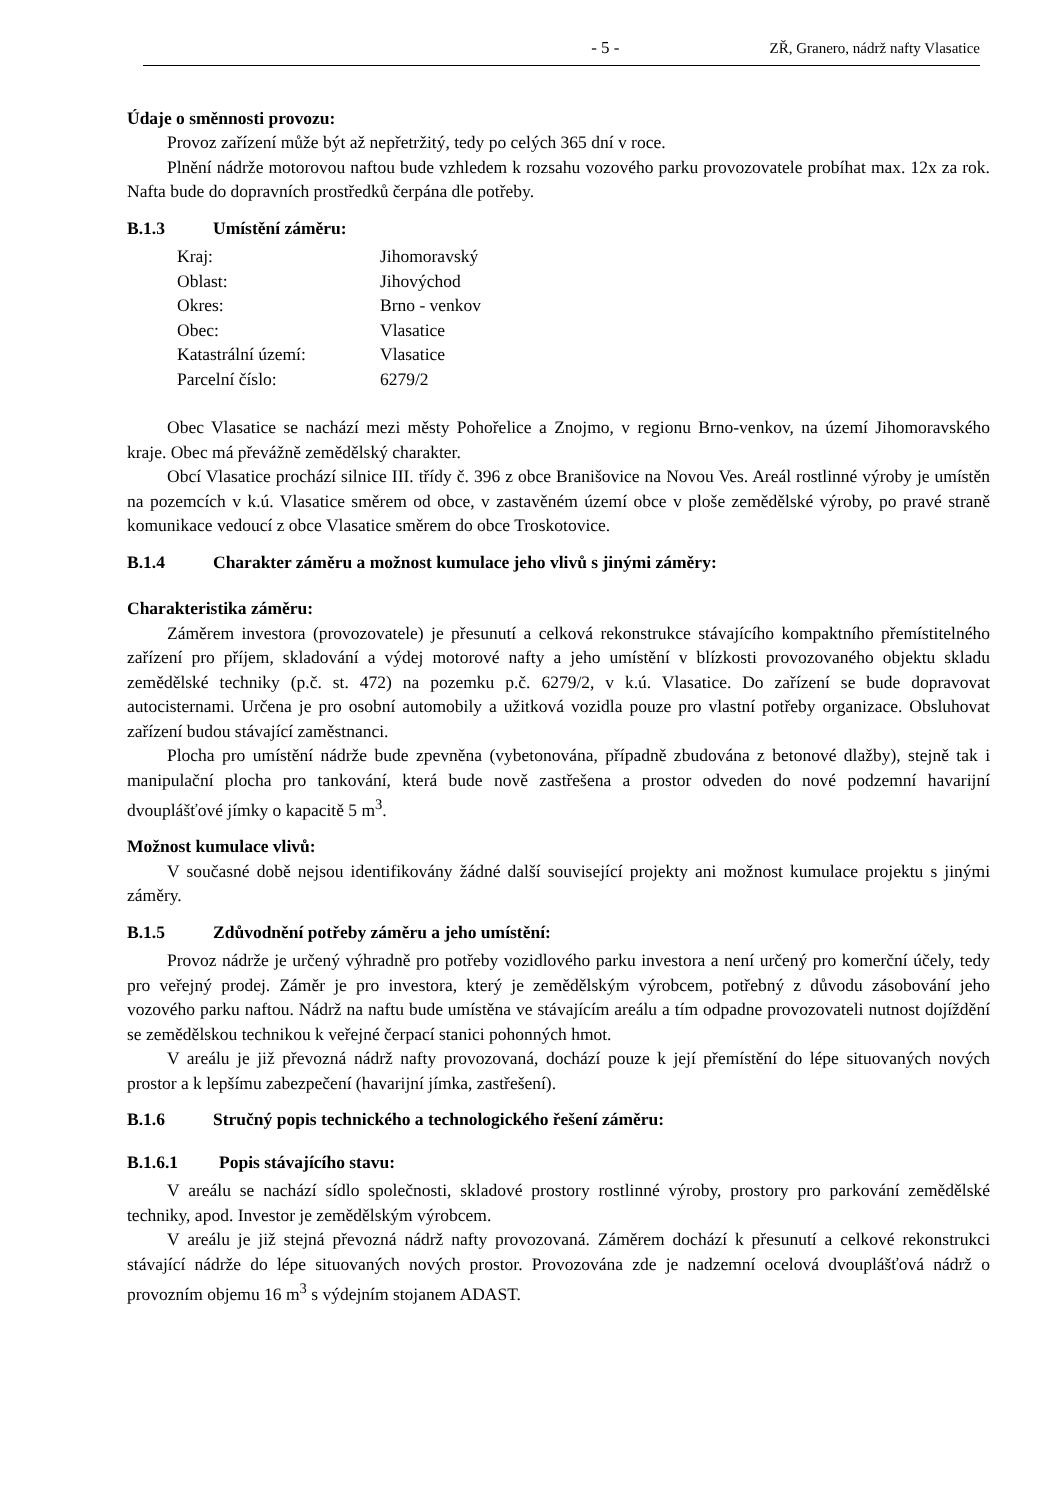- 5 - ZŘ, Granero, nádrž nafty Vlasatice
Údaje o směnnosti provozu:
Provoz zařízení může být až nepřetržitý, tedy po celých 365 dní v roce.
Plnění nádrže motorovou naftou bude vzhledem k rozsahu vozového parku provozovatele probíhat max. 12x za rok. Nafta bude do dopravních prostředků čerpána dle potřeby.
B.1.3 Umístění záměru:
| Kraj: | Jihomoravský |
| Oblast: | Jihovýchod |
| Okres: | Brno - venkov |
| Obec: | Vlasatice |
| Katastrální území: | Vlasatice |
| Parcelní číslo: | 6279/2 |
Obec Vlasatice se nachází mezi městy Pohořelice a Znojmo, v regionu Brno-venkov, na území Jihomoravského kraje. Obec má převážně zemědělský charakter.
Obcí Vlasatice prochází silnice III. třídy č. 396 z obce Branišovice na Novou Ves. Areál rostlinné výroby je umístěn na pozemcích v k.ú. Vlasatice směrem od obce, v zastavěném území obce v ploše zemědělské výroby, po pravé straně komunikace vedoucí z obce Vlasatice směrem do obce Troskotovice.
B.1.4 Charakter záměru a možnost kumulace jeho vlivů s jinými záměry:
Charakteristika záměru:
Záměrem investora (provozovatele) je přesunutí a celková rekonstrukce stávajícího kompaktního přemístitelného zařízení pro příjem, skladování a výdej motorové nafty a jeho umístění v blízkosti provozovaného objektu skladu zemědělské techniky (p.č. st. 472) na pozemku p.č. 6279/2, v k.ú. Vlasatice. Do zařízení se bude dopravovat autocisternami. Určena je pro osobní automobily a užitková vozidla pouze pro vlastní potřeby organizace. Obsluhovat zařízení budou stávající zaměstnanci.
Plocha pro umístění nádrže bude zpevněna (vybetonována, případně zbudována z betonové dlažby), stejně tak i manipulační plocha pro tankování, která bude nově zastřešena a prostor odveden do nové podzemní havarijní dvouplášťové jímky o kapacitě 5 m<sup>3</sup>.
Možnost kumulace vlivů:
V současné době nejsou identifikovány žádné další související projekty ani možnost kumulace projektu s jinými záměry.
B.1.5 Zdůvodnění potřeby záměru a jeho umístění:
Provoz nádrže je určený výhradně pro potřeby vozidlového parku investora a není určený pro komerční účely, tedy pro veřejný prodej. Záměr je pro investora, který je zemědělským výrobcem, potřebný z důvodu zásobování jeho vozového parku naftou. Nádrž na naftu bude umístěna ve stávajícím areálu a tím odpadne provozovateli nutnost dojíždění se zemědělskou technikou k veřejné čerpací stanici pohonných hmot.
V areálu je již převozná nádrž nafty provozovaná, dochází pouze k její přemístění do lépe situovaných nových prostor a k lepšímu zabezpečení (havarijní jímka, zastřešení).
B.1.6 Stručný popis technického a technologického řešení záměru:
B.1.6.1 Popis stávajícího stavu:
V areálu se nachází sídlo společnosti, skladové prostory rostlinné výroby, prostory pro parkování zemědělské techniky, apod. Investor je zemědělským výrobcem.
V areálu je již stejná převozná nádrž nafty provozovaná. Záměrem dochází k přesunutí a celkové rekonstrukci stávající nádrže do lépe situovaných nových prostor. Provozována zde je nadzemní ocelová dvouplášťová nádrž o provozním objemu 16 m<sup>3</sup> s výdejním stojanem ADAST.